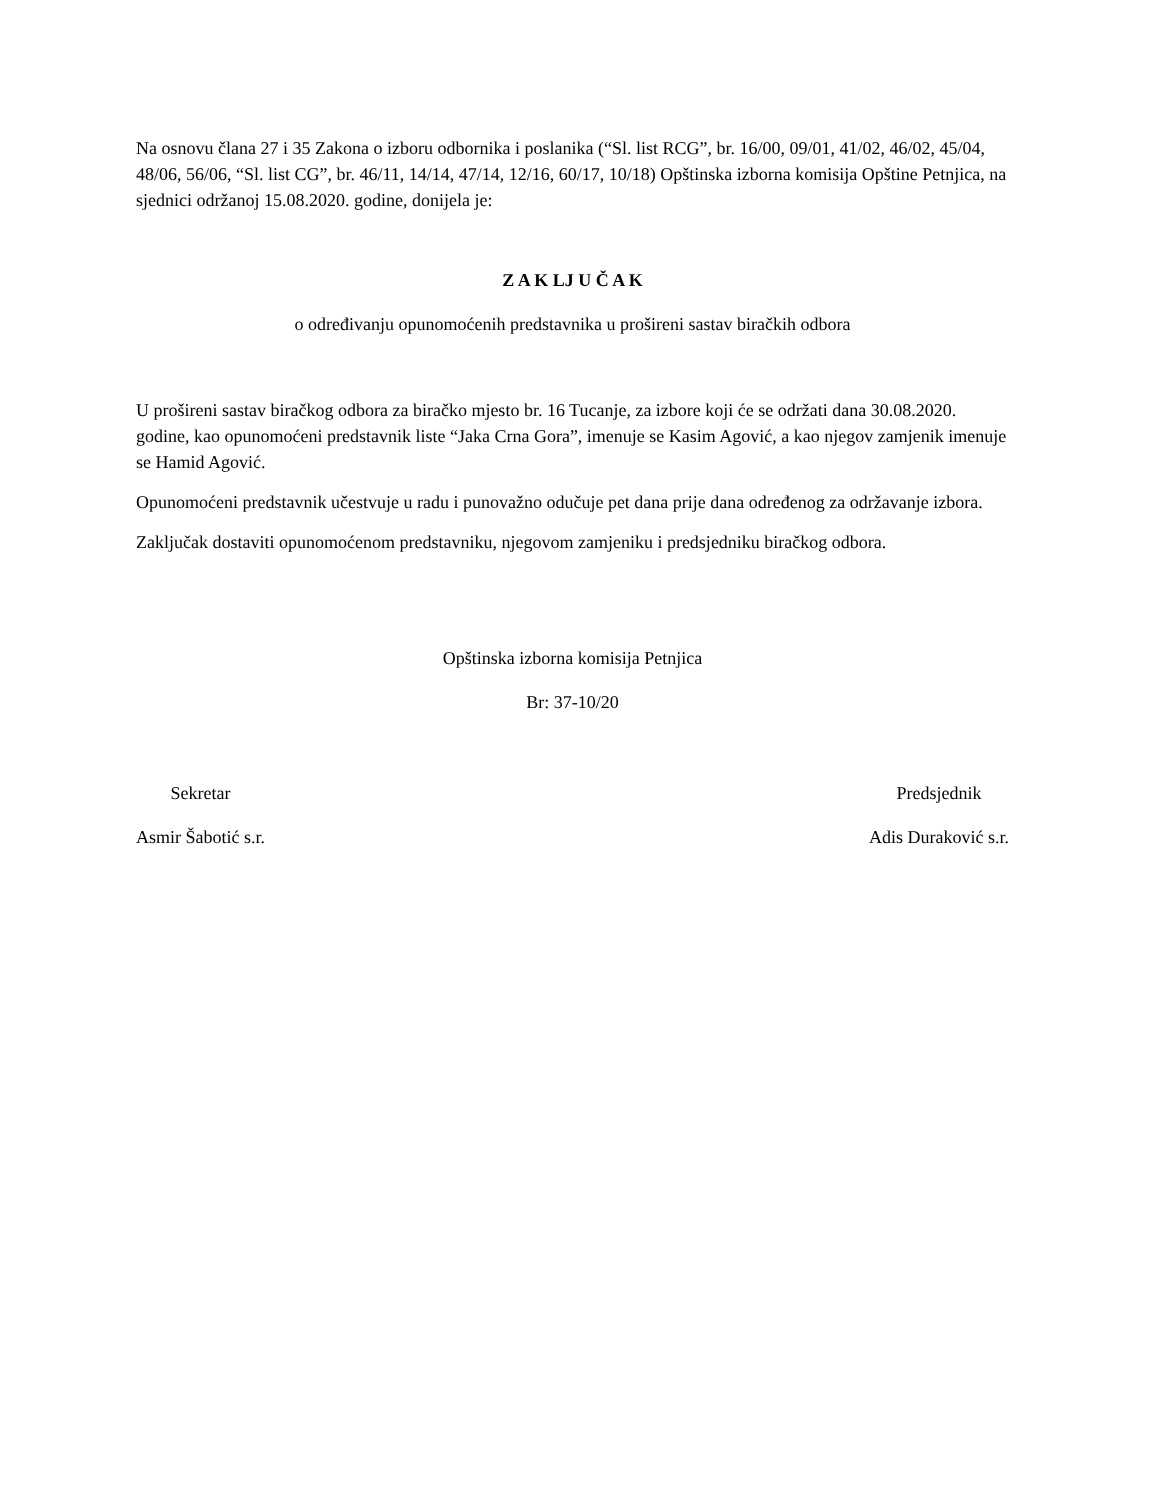Na osnovu člana 27 i 35 Zakona o izboru odbornika i poslanika (“Sl. list RCG”, br. 16/00, 09/01, 41/02, 46/02, 45/04, 48/06, 56/06, “Sl. list CG”, br. 46/11, 14/14, 47/14, 12/16, 60/17, 10/18) Opštinska izborna komisija Opštine Petnjica, na sjednici održanoj 15.08.2020. godine, donijela je:
Z A K LJ U Č A K
o određivanju opunomoćenih predstavnika u prošireni sastav biračkih odbora
U prošireni sastav biračkog odbora za biračko mjesto br. 16 Tucanje, za izbore koji će se održati dana 30.08.2020. godine, kao opunomoćeni predstavnik liste “Jaka Crna Gora”, imenuje se Kasim Agović, a kao njegov zamjenik imenuje se Hamid Agović.
Opunomoćeni predstavnik učestvuje u radu i punovažno odučuje pet dana prije dana određenog za održavanje izbora.
Zaključak dostaviti opunomoćenom predstavniku, njegovom zamjeniku i predsjedniku biračkog odbora.
Opštinska izborna komisija Petnjica
Br: 37-10/20
Sekretar
Asmir Šabotić s.r.
Predsjednik
Adis Duraković s.r.